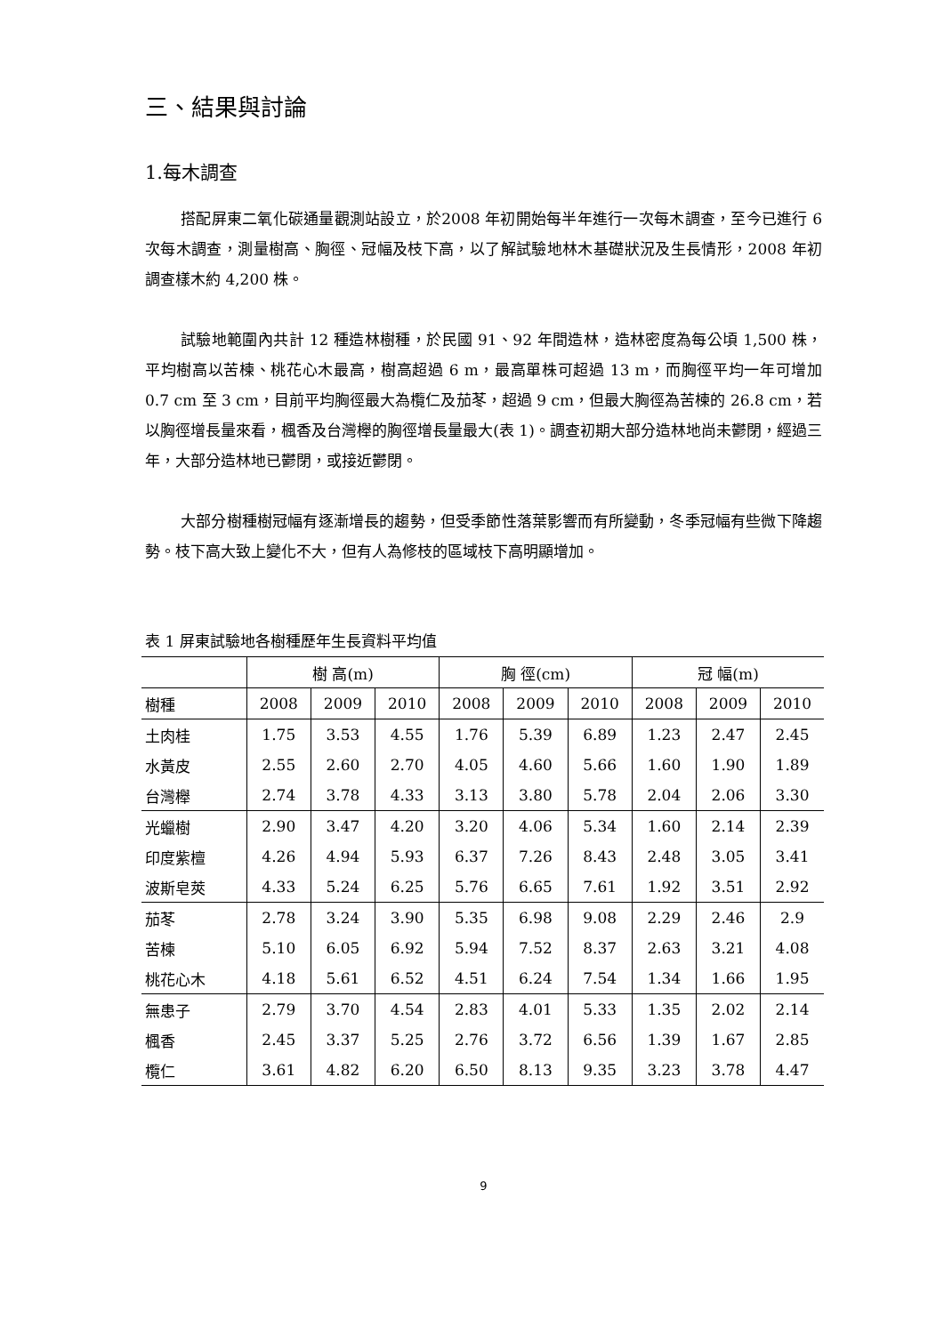三、結果與討論
1.每木調查
搭配屏東二氧化碳通量觀測站設立，於2008 年初開始每半年進行一次每木調查，至今已進行 6 次每木調查，測量樹高、胸徑、冠幅及枝下高，以了解試驗地林木基礎狀況及生長情形，2008 年初調查樣木約 4,200 株。
試驗地範圍內共計 12 種造林樹種，於民國 91、92 年間造林，造林密度為每公頃 1,500 株，平均樹高以苦楝、桃花心木最高，樹高超過 6 m，最高單株可超過 13 m，而胸徑平均一年可增加 0.7 cm 至 3 cm，目前平均胸徑最大為欖仁及茄苳，超過 9 cm，但最大胸徑為苦楝的 26.8 cm，若以胸徑增長量來看，楓香及台灣櫸的胸徑增長量最大(表 1)。調查初期大部分造林地尚未鬱閉，經過三年，大部分造林地已鬱閉，或接近鬱閉。
大部分樹種樹冠幅有逐漸增長的趨勢，但受季節性落葉影響而有所變動，冬季冠幅有些微下降趨勢。枝下高大致上變化不大，但有人為修枝的區域枝下高明顯增加。
表 1 屏東試驗地各樹種歷年生長資料平均值
| | 樹 高(m) | | | 胸 徑(cm) | | | 冠 幅(m) | | |
| --- | --- | --- | --- | --- | --- | --- | --- | --- | --- |
| 樹種 | 2008 | 2009 | 2010 | 2008 | 2009 | 2010 | 2008 | 2009 | 2010 |
| 土肉桂 | 1.75 | 3.53 | 4.55 | 1.76 | 5.39 | 6.89 | 1.23 | 2.47 | 2.45 |
| 水黃皮 | 2.55 | 2.60 | 2.70 | 4.05 | 4.60 | 5.66 | 1.60 | 1.90 | 1.89 |
| 台灣櫸 | 2.74 | 3.78 | 4.33 | 3.13 | 3.80 | 5.78 | 2.04 | 2.06 | 3.30 |
| 光蠟樹 | 2.90 | 3.47 | 4.20 | 3.20 | 4.06 | 5.34 | 1.60 | 2.14 | 2.39 |
| 印度紫檀 | 4.26 | 4.94 | 5.93 | 6.37 | 7.26 | 8.43 | 2.48 | 3.05 | 3.41 |
| 波斯皂莢 | 4.33 | 5.24 | 6.25 | 5.76 | 6.65 | 7.61 | 1.92 | 3.51 | 2.92 |
| 茄苳 | 2.78 | 3.24 | 3.90 | 5.35 | 6.98 | 9.08 | 2.29 | 2.46 | 2.9 |
| 苦楝 | 5.10 | 6.05 | 6.92 | 5.94 | 7.52 | 8.37 | 2.63 | 3.21 | 4.08 |
| 桃花心木 | 4.18 | 5.61 | 6.52 | 4.51 | 6.24 | 7.54 | 1.34 | 1.66 | 1.95 |
| 無患子 | 2.79 | 3.70 | 4.54 | 2.83 | 4.01 | 5.33 | 1.35 | 2.02 | 2.14 |
| 楓香 | 2.45 | 3.37 | 5.25 | 2.76 | 3.72 | 6.56 | 1.39 | 1.67 | 2.85 |
| 欖仁 | 3.61 | 4.82 | 6.20 | 6.50 | 8.13 | 9.35 | 3.23 | 3.78 | 4.47 |
9